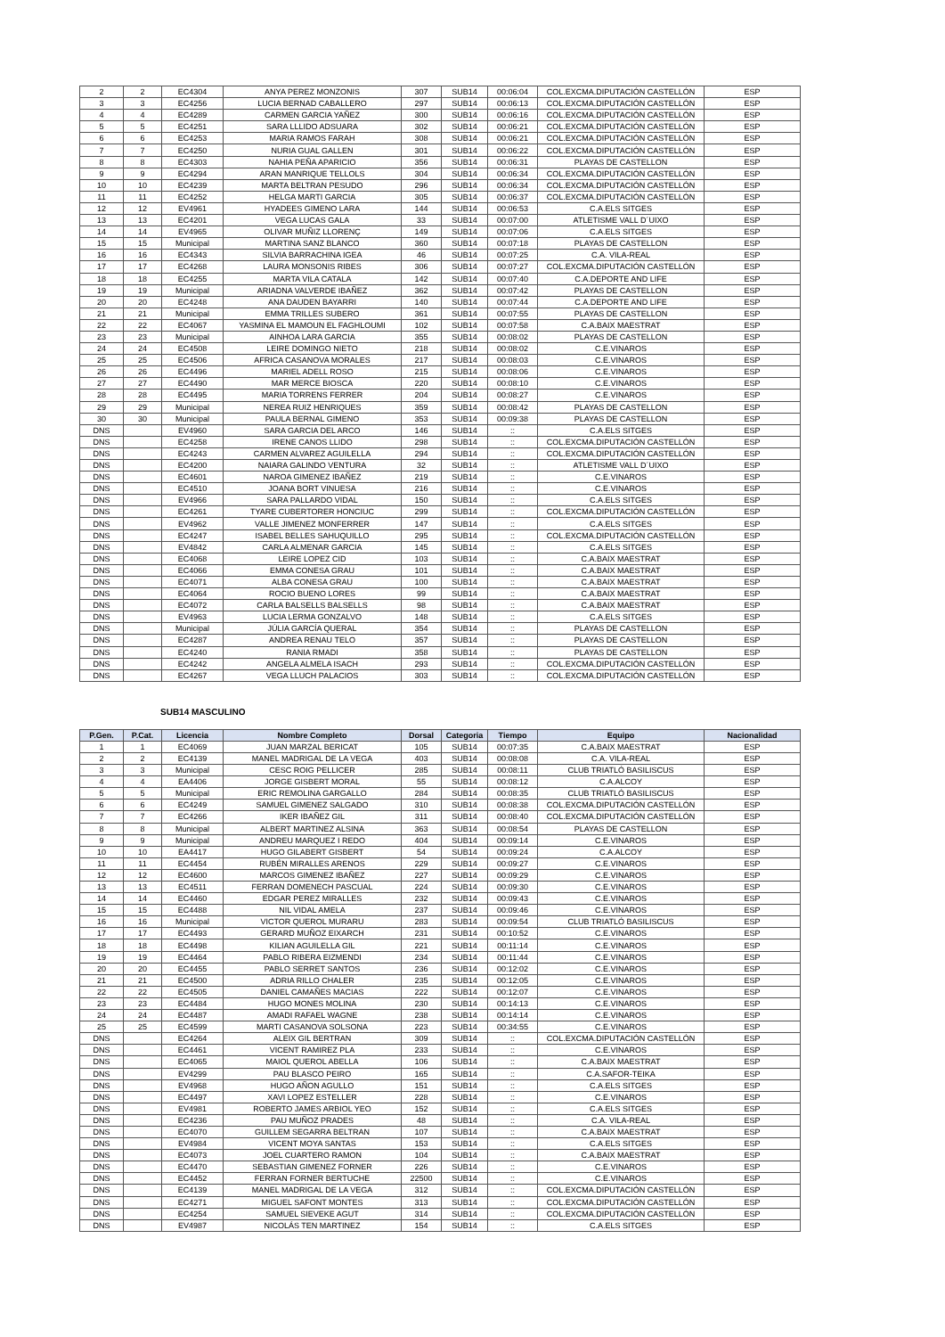| 2 | 2 | EC4304 | ANYA PEREZ MONZONIS | 307 | SUB14 | 00:06:04 | COL.EXCMA.DIPUTACIÓN CASTELLÓN | ESP |
| 3 | 3 | EC4256 | LUCIA BERNAD CABALLERO | 297 | SUB14 | 00:06:13 | COL.EXCMA.DIPUTACIÓN CASTELLÓN | ESP |
| 4 | 4 | EC4289 | CARMEN GARCIA YAÑEZ | 300 | SUB14 | 00:06:16 | COL.EXCMA.DIPUTACIÓN CASTELLÓN | ESP |
| 5 | 5 | EC4251 | SARA LLLIDO ADSUARA | 302 | SUB14 | 00:06:21 | COL.EXCMA.DIPUTACIÓN CASTELLÓN | ESP |
| 6 | 6 | EC4253 | MARIA RAMOS FARAH | 308 | SUB14 | 00:06:21 | COL.EXCMA.DIPUTACIÓN CASTELLÓN | ESP |
| 7 | 7 | EC4250 | NURIA GUAL GALLEN | 301 | SUB14 | 00:06:22 | COL.EXCMA.DIPUTACIÓN CASTELLÓN | ESP |
| 8 | 8 | EC4303 | NAHIA PEÑA APARICIO | 356 | SUB14 | 00:06:31 | PLAYAS DE CASTELLON | ESP |
| 9 | 9 | EC4294 | ARAN MANRIQUE TELLOLS | 304 | SUB14 | 00:06:34 | COL.EXCMA.DIPUTACIÓN CASTELLÓN | ESP |
| 10 | 10 | EC4239 | MARTA BELTRAN PESUDO | 296 | SUB14 | 00:06:34 | COL.EXCMA.DIPUTACIÓN CASTELLÓN | ESP |
| 11 | 11 | EC4252 | HELGA MARTI GARCIA | 305 | SUB14 | 00:06:37 | COL.EXCMA.DIPUTACIÓN CASTELLÓN | ESP |
| 12 | 12 | EV4961 | HYADEES GIMENO LARA | 144 | SUB14 | 00:06:53 | C.A.ELS SITGES | ESP |
| 13 | 13 | EC4201 | VEGA LUCAS GALA | 33 | SUB14 | 00:07:00 | ATLETISME VALL D´UIXO | ESP |
| 14 | 14 | EV4965 | OLIVAR MUÑIZ LLORENÇ | 149 | SUB14 | 00:07:06 | C.A.ELS SITGES | ESP |
| 15 | 15 | Municipal | MARTINA SANZ BLANCO | 360 | SUB14 | 00:07:18 | PLAYAS DE CASTELLON | ESP |
| 16 | 16 | EC4343 | SILVIA BARRACHINA IGEA | 46 | SUB14 | 00:07:25 | C.A. VILA-REAL | ESP |
| 17 | 17 | EC4268 | LAURA MONSONIS RIBES | 306 | SUB14 | 00:07:27 | COL.EXCMA.DIPUTACIÓN CASTELLÓN | ESP |
| 18 | 18 | EC4255 | MARTA VILA CATALA | 142 | SUB14 | 00:07:40 | C.A.DEPORTE AND LIFE | ESP |
| 19 | 19 | Municipal | ARIADNA VALVERDE IBAÑEZ | 362 | SUB14 | 00:07:42 | PLAYAS DE CASTELLON | ESP |
| 20 | 20 | EC4248 | ANA DAUDEN BAYARRI | 140 | SUB14 | 00:07:44 | C.A.DEPORTE AND LIFE | ESP |
| 21 | 21 | Municipal | EMMA TRILLES SUBERO | 361 | SUB14 | 00:07:55 | PLAYAS DE CASTELLON | ESP |
| 22 | 22 | EC4067 | YASMINA EL MAMOUN EL FAGHLOUMI | 102 | SUB14 | 00:07:58 | C.A.BAIX MAESTRAT | ESP |
| 23 | 23 | Municipal | AINHOA LARA GARCIA | 355 | SUB14 | 00:08:02 | PLAYAS DE CASTELLON | ESP |
| 24 | 24 | EC4508 | LEIRE DOMINGO NIETO | 218 | SUB14 | 00:08:02 | C.E.VINAROS | ESP |
| 25 | 25 | EC4506 | AFRICA CASANOVA MORALES | 217 | SUB14 | 00:08:03 | C.E.VINAROS | ESP |
| 26 | 26 | EC4496 | MARIEL ADELL ROSO | 215 | SUB14 | 00:08:06 | C.E.VINAROS | ESP |
| 27 | 27 | EC4490 | MAR MERCE BIOSCA | 220 | SUB14 | 00:08:10 | C.E.VINAROS | ESP |
| 28 | 28 | EC4495 | MARIA TORRENS FERRER | 204 | SUB14 | 00:08:27 | C.E.VINAROS | ESP |
| 29 | 29 | Municipal | NEREA RUIZ HENRIQUES | 359 | SUB14 | 00:08:42 | PLAYAS DE CASTELLON | ESP |
| 30 | 30 | Municipal | PAULA BERNAL GIMENO | 353 | SUB14 | 00:09:38 | PLAYAS DE CASTELLON | ESP |
| DNS | | EV4960 | SARA GARCIA DEL ARCO | 146 | SUB14 | :: | C.A.ELS SITGES | ESP |
| DNS | | EC4258 | IRENE CANOS LLIDO | 298 | SUB14 | :: | COL.EXCMA.DIPUTACIÓN CASTELLÓN | ESP |
| DNS | | EC4243 | CARMEN ALVAREZ AGUILELLA | 294 | SUB14 | :: | COL.EXCMA.DIPUTACIÓN CASTELLÓN | ESP |
| DNS | | EC4200 | NAIARA GALINDO VENTURA | 32 | SUB14 | :: | ATLETISME VALL D´UIXO | ESP |
| DNS | | EC4601 | NAROA GIMENEZ IBAÑEZ | 219 | SUB14 | :: | C.E.VINAROS | ESP |
| DNS | | EC4510 | JOANA BORT VINUESA | 216 | SUB14 | :: | C.E.VINAROS | ESP |
| DNS | | EV4966 | SARA PALLARDO VIDAL | 150 | SUB14 | :: | C.A.ELS SITGES | ESP |
| DNS | | EC4261 | TYARE CUBERTORER HONCIUC | 299 | SUB14 | :: | COL.EXCMA.DIPUTACIÓN CASTELLÓN | ESP |
| DNS | | EV4962 | VALLE JIMENEZ MONFERRER | 147 | SUB14 | :: | C.A.ELS SITGES | ESP |
| DNS | | EC4247 | ISABEL BELLES SAHUQUILLO | 295 | SUB14 | :: | COL.EXCMA.DIPUTACIÓN CASTELLÓN | ESP |
| DNS | | EV4842 | CARLA ALMENAR GARCIA | 145 | SUB14 | :: | C.A.ELS SITGES | ESP |
| DNS | | EC4068 | LEIRE LOPEZ CID | 103 | SUB14 | :: | C.A.BAIX MAESTRAT | ESP |
| DNS | | EC4066 | EMMA CONESA GRAU | 101 | SUB14 | :: | C.A.BAIX MAESTRAT | ESP |
| DNS | | EC4071 | ALBA CONESA GRAU | 100 | SUB14 | :: | C.A.BAIX MAESTRAT | ESP |
| DNS | | EC4064 | ROCIO BUENO LORES | 99 | SUB14 | :: | C.A.BAIX MAESTRAT | ESP |
| DNS | | EC4072 | CARLA BALSELLS BALSELLS | 98 | SUB14 | :: | C.A.BAIX MAESTRAT | ESP |
| DNS | | EV4963 | LUCIA LERMA GONZALVO | 148 | SUB14 | :: | C.A.ELS SITGES | ESP |
| DNS | | Municipal | JÚLIA GARCÍA QUERAL | 354 | SUB14 | :: | PLAYAS DE CASTELLON | ESP |
| DNS | | EC4287 | ANDREA RENAU TELO | 357 | SUB14 | :: | PLAYAS DE CASTELLON | ESP |
| DNS | | EC4240 | RANIA RMADI | 358 | SUB14 | :: | PLAYAS DE CASTELLON | ESP |
| DNS | | EC4242 | ANGELA ALMELA ISACH | 293 | SUB14 | :: | COL.EXCMA.DIPUTACIÓN CASTELLÓN | ESP |
| DNS | | EC4267 | VEGA LLUCH PALACIOS | 303 | SUB14 | :: | COL.EXCMA.DIPUTACIÓN CASTELLÓN | ESP |
SUB14 MASCULINO
| P.Gen. | P.Cat. | Licencia | Nombre Completo | Dorsal | Categoria | Tiempo | Equipo | Nacionalidad |
| --- | --- | --- | --- | --- | --- | --- | --- | --- |
| 1 | 1 | EC4069 | JUAN MARZAL BERICAT | 105 | SUB14 | 00:07:35 | C.A.BAIX MAESTRAT | ESP |
| 2 | 2 | EC4139 | MANEL MADRIGAL DE LA VEGA | 403 | SUB14 | 00:08:08 | C.A. VILA-REAL | ESP |
| 3 | 3 | Municipal | CESC ROIG PELLICER | 285 | SUB14 | 00:08:11 | CLUB TRIATLÓ BASILISCUS | ESP |
| 4 | 4 | EA4406 | JORGE GISBERT MORAL | 55 | SUB14 | 00:08:12 | C.A.ALCOY | ESP |
| 5 | 5 | Municipal | ERIC REMOLINA GARGALLO | 284 | SUB14 | 00:08:35 | CLUB TRIATLÓ BASILISCUS | ESP |
| 6 | 6 | EC4249 | SAMUEL GIMENEZ SALGADO | 310 | SUB14 | 00:08:38 | COL.EXCMA.DIPUTACIÓN CASTELLÓN | ESP |
| 7 | 7 | EC4266 | IKER IBAÑEZ GIL | 311 | SUB14 | 00:08:40 | COL.EXCMA.DIPUTACIÓN CASTELLÓN | ESP |
| 8 | 8 | Municipal | ALBERT MARTINEZ ALSINA | 363 | SUB14 | 00:08:54 | PLAYAS DE CASTELLON | ESP |
| 9 | 9 | Municipal | ANDREU MARQUEZ I REDO | 404 | SUB14 | 00:09:14 | C.E.VINAROS | ESP |
| 10 | 10 | EA4417 | HUGO GILABERT GISBERT | 54 | SUB14 | 00:09:24 | C.A.ALCOY | ESP |
| 11 | 11 | EC4454 | RUBÉN MIRALLES ARENOS | 229 | SUB14 | 00:09:27 | C.E.VINAROS | ESP |
| 12 | 12 | EC4600 | MARCOS GIMENEZ IBAÑEZ | 227 | SUB14 | 00:09:29 | C.E.VINAROS | ESP |
| 13 | 13 | EC4511 | FERRAN DOMENECH PASCUAL | 224 | SUB14 | 00:09:30 | C.E.VINAROS | ESP |
| 14 | 14 | EC4460 | EDGAR PEREZ MIRALLES | 232 | SUB14 | 00:09:43 | C.E.VINAROS | ESP |
| 15 | 15 | EC4488 | NIL VIDAL AMELA | 237 | SUB14 | 00:09:46 | C.E.VINAROS | ESP |
| 16 | 16 | Municipal | VICTOR QUEROL MURARU | 283 | SUB14 | 00:09:54 | CLUB TRIATLÓ BASILISCUS | ESP |
| 17 | 17 | EC4493 | GERARD MUÑOZ EIXARCH | 231 | SUB14 | 00:10:52 | C.E.VINAROS | ESP |
| 18 | 18 | EC4498 | KILIAN AGUILELLA GIL | 221 | SUB14 | 00:11:14 | C.E.VINAROS | ESP |
| 19 | 19 | EC4464 | PABLO RIBERA EIZMENDI | 234 | SUB14 | 00:11:44 | C.E.VINAROS | ESP |
| 20 | 20 | EC4455 | PABLO SERRET SANTOS | 236 | SUB14 | 00:12:02 | C.E.VINAROS | ESP |
| 21 | 21 | EC4500 | ADRIA RILLO CHALER | 235 | SUB14 | 00:12:05 | C.E.VINAROS | ESP |
| 22 | 22 | EC4505 | DANIEL CAMAÑES MACIAS | 222 | SUB14 | 00:12:07 | C.E.VINAROS | ESP |
| 23 | 23 | EC4484 | HUGO MONES MOLINA | 230 | SUB14 | 00:14:13 | C.E.VINAROS | ESP |
| 24 | 24 | EC4487 | AMADI RAFAEL WAGNE | 238 | SUB14 | 00:14:14 | C.E.VINAROS | ESP |
| 25 | 25 | EC4599 | MARTI CASANOVA SOLSONA | 223 | SUB14 | 00:34:55 | C.E.VINAROS | ESP |
| DNS | | EC4264 | ALEIX GIL BERTRAN | 309 | SUB14 | :: | COL.EXCMA.DIPUTACIÓN CASTELLÓN | ESP |
| DNS | | EC4461 | VICENT RAMIREZ PLA | 233 | SUB14 | :: | C.E.VINAROS | ESP |
| DNS | | EC4065 | MAIOL QUEROL ABELLA | 106 | SUB14 | :: | C.A.BAIX MAESTRAT | ESP |
| DNS | | EV4299 | PAU BLASCO PEIRO | 165 | SUB14 | :: | C.A.SAFOR-TEIKA | ESP |
| DNS | | EV4968 | HUGO AÑON AGULLO | 151 | SUB14 | :: | C.A.ELS SITGES | ESP |
| DNS | | EC4497 | XAVI LOPEZ ESTELLER | 228 | SUB14 | :: | C.E.VINAROS | ESP |
| DNS | | EV4981 | ROBERTO JAMES ARBIOL YEO | 152 | SUB14 | :: | C.A.ELS SITGES | ESP |
| DNS | | EC4236 | PAU MUÑOZ PRADES | 48 | SUB14 | :: | C.A. VILA-REAL | ESP |
| DNS | | EC4070 | GUILLEM SEGARRA BELTRAN | 107 | SUB14 | :: | C.A.BAIX MAESTRAT | ESP |
| DNS | | EV4984 | VICENT MOYA SANTAS | 153 | SUB14 | :: | C.A.ELS SITGES | ESP |
| DNS | | EC4073 | JOEL CUARTERO RAMON | 104 | SUB14 | :: | C.A.BAIX MAESTRAT | ESP |
| DNS | | EC4470 | SEBASTIAN GIMENEZ FORNER | 226 | SUB14 | :: | C.E.VINAROS | ESP |
| DNS | | EC4452 | FERRAN FORNER BERTUCHE | 22500 | SUB14 | :: | C.E.VINAROS | ESP |
| DNS | | EC4139 | MANEL MADRIGAL DE LA VEGA | 312 | SUB14 | :: | COL.EXCMA.DIPUTACIÓN CASTELLÓN | ESP |
| DNS | | EC4271 | MIGUEL SAFONT MONTES | 313 | SUB14 | :: | COL.EXCMA.DIPUTACIÓN CASTELLÓN | ESP |
| DNS | | EC4254 | SAMUEL SIEVEKE AGUT | 314 | SUB14 | :: | COL.EXCMA.DIPUTACIÓN CASTELLÓN | ESP |
| DNS | | EV4987 | NICOLÁS TEN MARTINEZ | 154 | SUB14 | :: | C.A.ELS SITGES | ESP |